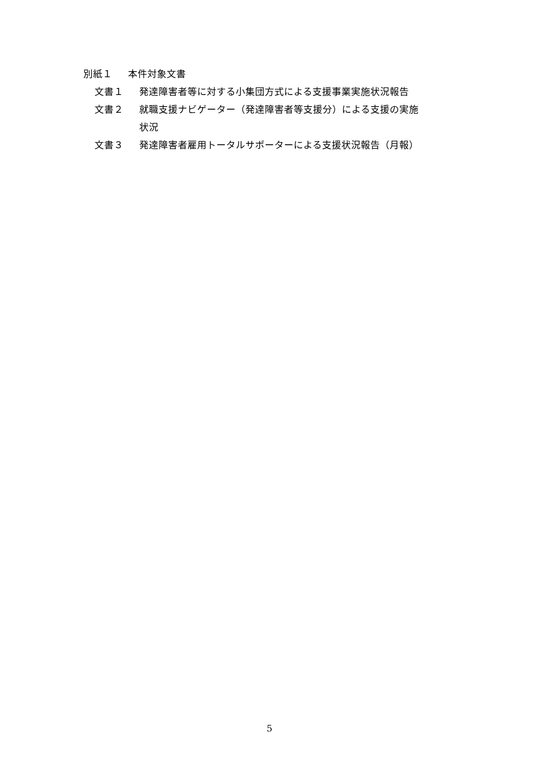別紙１ 本件対象文書
文書１ 発達障害者等に対する小集団方式による支援事業実施状況報告
文書２ 就職支援ナビゲーター（発達障害者等支援分）による支援の実施
状況
文書３ 発達障害者雇用トータルサポーターによる支援状況報告（月報）
5